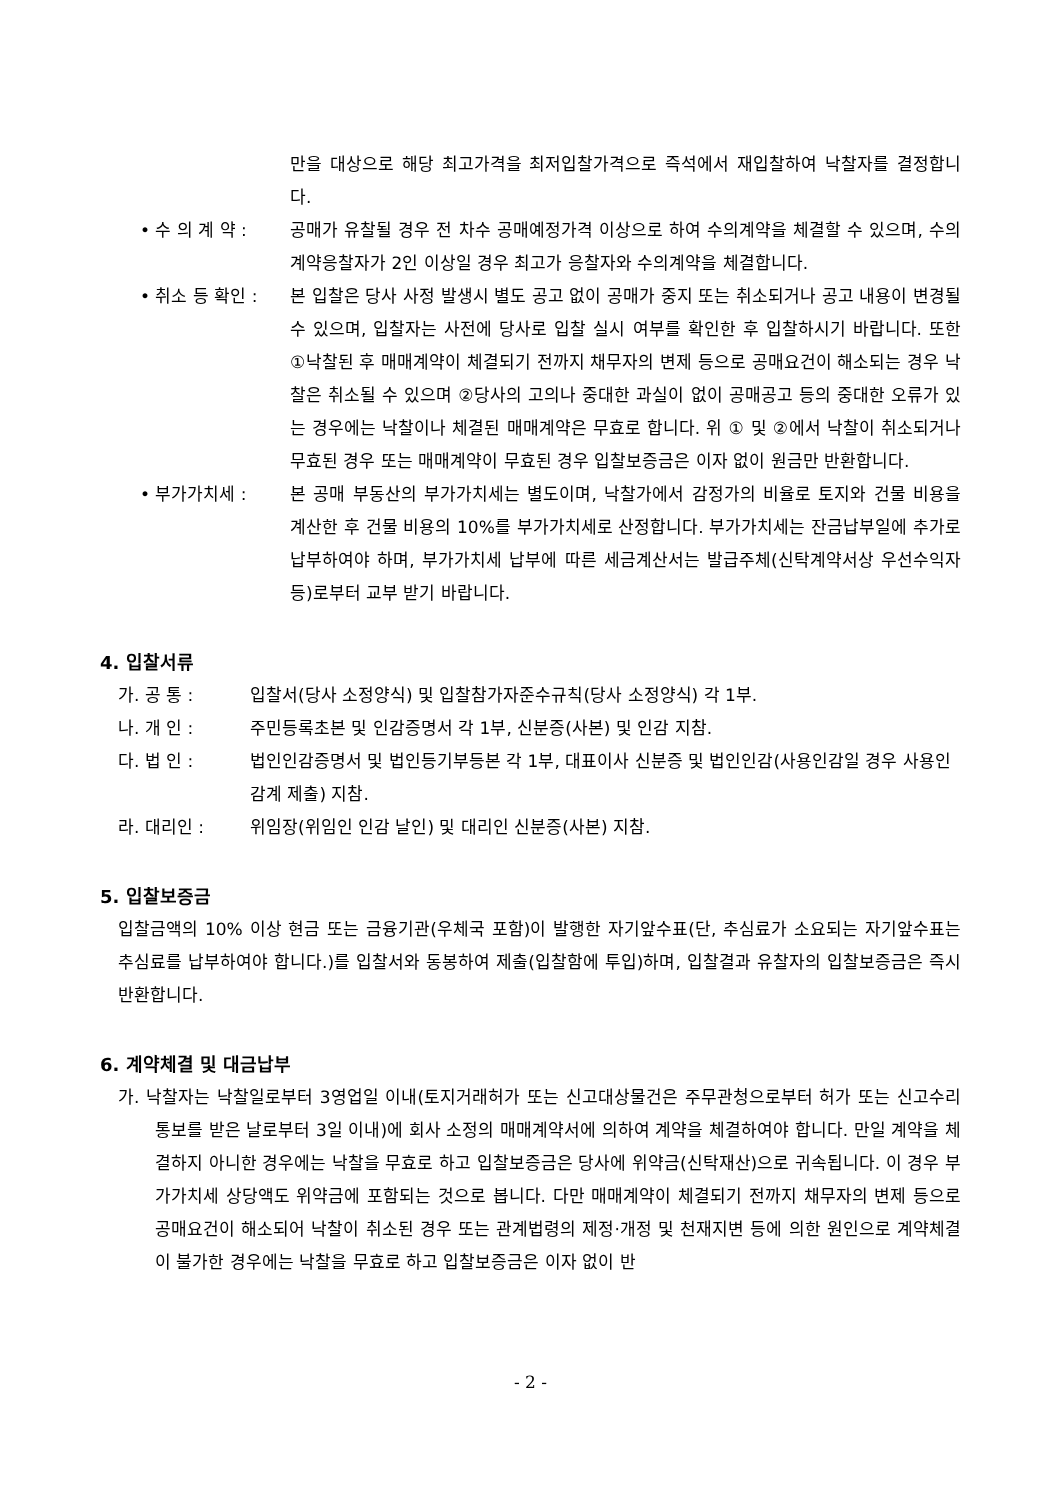만을 대상으로 해당 최고가격을 최저입찰가격으로 즉석에서 재입찰하여 낙찰자를 결정합니다.
• 수 의 계 약 : 공매가 유찰될 경우 전 차수 공매예정가격 이상으로 하여 수의계약을 체결할 수 있으며, 수의계약응찰자가 2인 이상일 경우 최고가 응찰자와 수의계약을 체결합니다.
• 취소 등 확인 : 본 입찰은 당사 사정 발생시 별도 공고 없이 공매가 중지 또는 취소되거나 공고 내용이 변경될 수 있으며, 입찰자는 사전에 당사로 입찰 실시 여부를 확인한 후 입찰하시기 바랍니다. 또한 ①낙찰된 후 매매계약이 체결되기 전까지 채무자의 변제 등으로 공매요건이 해소되는 경우 낙찰은 취소될 수 있으며 ②당사의 고의나 중대한 과실이 없이 공매공고 등의 중대한 오류가 있는 경우에는 낙찰이나 체결된 매매계약은 무효로 합니다. 위 ① 및 ②에서 낙찰이 취소되거나 무효된 경우 또는 매매계약이 무효된 경우 입찰보증금은 이자 없이 원금만 반환합니다.
• 부가가치세 : 본 공매 부동산의 부가가치세는 별도이며, 낙찰가에서 감정가의 비율로 토지와 건물 비용을 계산한 후 건물 비용의 10%를 부가가치세로 산정합니다. 부가가치세는 잔금납부일에 추가로 납부하여야 하며, 부가가치세 납부에 따른 세금계산서는 발급주체(신탁계약서상 우선수익자등)로부터 교부 받기 바랍니다.
4. 입찰서류
가. 공 통 : 입찰서(당사 소정양식) 및 입찰참가자준수규칙(당사 소정양식) 각 1부.
나. 개 인 : 주민등록초본 및 인감증명서 각 1부, 신분증(사본) 및 인감 지참.
다. 법 인 : 법인인감증명서 및 법인등기부등본 각 1부, 대표이사 신분증 및 법인인감(사용인감일 경우 사용인감계 제출) 지참.
라. 대리인 : 위임장(위임인 인감 날인) 및 대리인 신분증(사본) 지참.
5. 입찰보증금
입찰금액의 10% 이상 현금 또는 금융기관(우체국 포함)이 발행한 자기앞수표(단, 추심료가 소요되는 자기앞수표는 추심료를 납부하여야 합니다.)를 입찰서와 동봉하여 제출(입찰함에 투입)하며, 입찰결과 유찰자의 입찰보증금은 즉시 반환합니다.
6. 계약체결 및 대금납부
가. 낙찰자는 낙찰일로부터 3영업일 이내(토지거래허가 또는 신고대상물건은 주무관청으로부터 허가 또는 신고수리 통보를 받은 날로부터 3일 이내)에 회사 소정의 매매계약서에 의하여 계약을 체결하여야 합니다. 만일 계약을 체결하지 아니한 경우에는 낙찰을 무효로 하고 입찰보증금은 당사에 위약금(신탁재산)으로 귀속됩니다. 이 경우 부가가치세 상당액도 위약금에 포함되는 것으로 봅니다. 다만 매매계약이 체결되기 전까지 채무자의 변제 등으로 공매요건이 해소되어 낙찰이 취소된 경우 또는 관계법령의 제정·개정 및 천재지변 등에 의한 원인으로 계약체결이 불가한 경우에는 낙찰을 무효로 하고 입찰보증금은 이자 없이 반
- 2 -